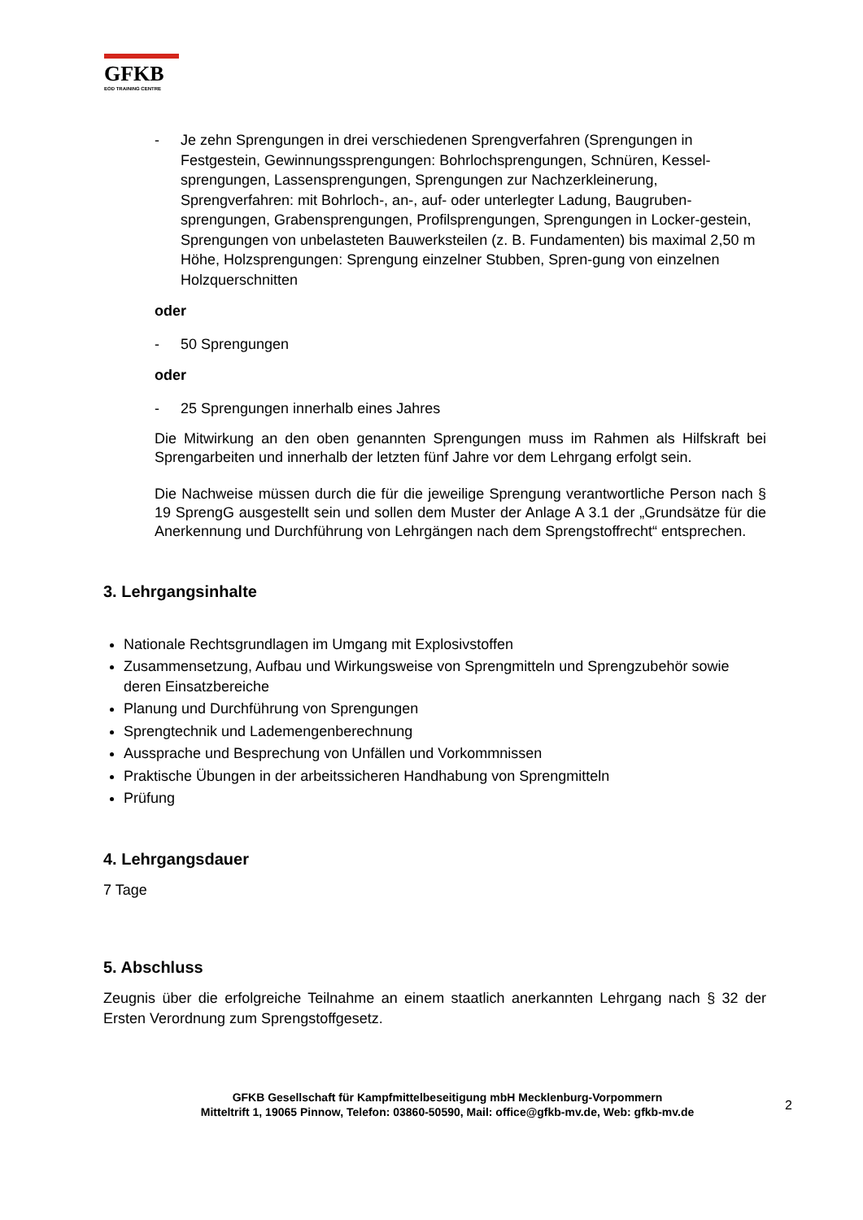GFKB
EOD TRAINING CENTRE
- Je zehn Sprengungen in drei verschiedenen Sprengverfahren (Sprengungen in Festgestein, Gewinnungssprengungen: Bohrlochsprengungen, Schnüren, Kessel-sprengungen, Lassensprengungen, Sprengungen zur Nachzerkleinerung, Sprengverfahren: mit Bohrloch-, an-, auf- oder unterlegter Ladung, Baugruben-sprengungen, Grabensprengungen, Profilsprengungen, Sprengungen in Locker-gestein, Sprengungen von unbelasteten Bauwerksteilen (z. B. Fundamenten) bis maximal 2,50 m Höhe, Holzsprengungen: Sprengung einzelner Stubben, Spren-gung von einzelnen Holzquerschnitten
oder
- 50 Sprengungen
oder
- 25 Sprengungen innerhalb eines Jahres
Die Mitwirkung an den oben genannten Sprengungen muss im Rahmen als Hilfskraft bei Sprengarbeiten und innerhalb der letzten fünf Jahre vor dem Lehrgang erfolgt sein.
Die Nachweise müssen durch die für die jeweilige Sprengung verantwortliche Person nach § 19 SprengG ausgestellt sein und sollen dem Muster der Anlage A 3.1 der „Grundsätze für die Anerkennung und Durchführung von Lehrgängen nach dem Sprengstoffrecht“ entsprechen.
3. Lehrgangsinhalte
Nationale Rechtsgrundlagen im Umgang mit Explosivstoffen
Zusammensetzung, Aufbau und Wirkungsweise von Sprengmitteln und Sprengzubehör sowie deren Einsatzbereiche
Planung und Durchführung von Sprengungen
Sprengtechnik und Lademengenberechnung
Aussprache und Besprechung von Unfällen und Vorkommnissen
Praktische Übungen in der arbeitssicheren Handhabung von Sprengmitteln
Prüfung
4. Lehrgangsdauer
7 Tage
5. Abschluss
Zeugnis über die erfolgreiche Teilnahme an einem staatlich anerkannten Lehrgang nach § 32 der Ersten Verordnung zum Sprengstoffgesetz.
GFKB Gesellschaft für Kampfmittelbeseitigung mbH Mecklenburg-Vorpommern
Mitteltrift 1, 19065 Pinnow, Telefon: 03860-50590, Mail: office@gfkb-mv.de, Web: gfkb-mv.de
2